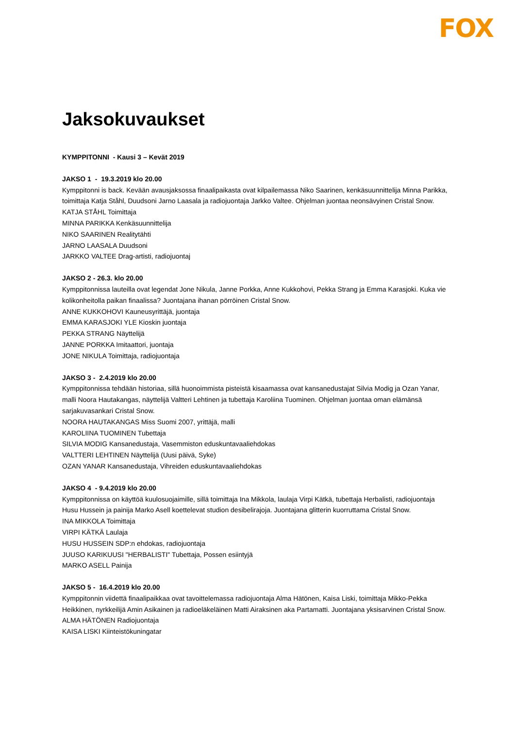FOX
Jaksokuvaukset
KYMPPITONNI - Kausi 3 – Kevät 2019
JAKSO 1 - 19.3.2019 klo 20.00
Kymppitonni is back. Kevään avausjaksossa finaalipaikasta ovat kilpailemassa Niko Saarinen, kenkäsuunnittelija Minna Parikka, toimittaja Katja Ståhl, Duudsoni Jarno Laasala ja radiojuontaja Jarkko Valtee. Ohjelman juontaa neonsävyinen Cristal Snow.
KATJA STÅHL Toimittaja
MINNA PARIKKA Kenkäsuunnittelija
NIKO SAARINEN Realitytähti
JARNO LAASALA Duudsoni
JARKKO VALTEE Drag-artisti, radiojuontaj
JAKSO 2 - 26.3. klo 20.00
Kymppitonnissa lauteilla ovat legendat Jone Nikula, Janne Porkka, Anne Kukkohovi, Pekka Strang ja Emma Karasjoki. Kuka vie kolikonheitolla paikan finaalissa? Juontajana ihanan pörröinen Cristal Snow.
ANNE KUKKOHOVI Kauneusyrittäjä, juontaja
EMMA KARASJOKI YLE Kioskin juontaja
PEKKA STRANG Näyttelijä
JANNE PORKKA Imitaattori, juontaja
JONE NIKULA Toimittaja, radiojuontaja
JAKSO 3 - 2.4.2019 klo 20.00
Kymppitonnissa tehdään historiaa, sillä huonoimmista pisteistä kisaamassa ovat kansanedustajat Silvia Modig ja Ozan Yanar, malli Noora Hautakangas, näyttelijä Valtteri Lehtinen ja tubettaja Karoliina Tuominen. Ohjelman juontaa oman elämänsä sarjakuvasankari Cristal Snow.
NOORA HAUTAKANGAS Miss Suomi 2007, yrittäjä, malli
KAROLIINA TUOMINEN Tubettaja
SILVIA MODIG Kansanedustaja, Vasemmiston eduskuntavaaliehdokas
VALTTERI LEHTINEN Näyttelijä (Uusi päivä, Syke)
OZAN YANAR Kansanedustaja, Vihreiden eduskuntavaaliehdokas
JAKSO 4 - 9.4.2019 klo 20.00
Kymppitonnissa on käyttöä kuulosuojaimille, sillä toimittaja Ina Mikkola, laulaja Virpi Kätkä, tubettaja Herbalisti, radiojuontaja Husu Hussein ja painija Marko Asell koettelevat studion desibelirajoja. Juontajana glitterin kuorruttama Cristal Snow.
INA MIKKOLA Toimittaja
VIRPI KÄTKÄ Laulaja
HUSU HUSSEIN SDP:n ehdokas, radiojuontaja
JUUSO KARIKUUSI "HERBALISTI" Tubettaja, Possen esiintyjä
MARKO ASELL Painija
JAKSO 5 - 16.4.2019 klo 20.00
Kymppitonnin viidettä finaalipaikkaa ovat tavoittelemassa radiojuontaja Alma Hätönen, Kaisa Liski, toimittaja Mikko-Pekka Heikkinen, nyrkkeilijä Amin Asikainen ja radioeläkeläinen Matti Airaksinen aka Partamatti. Juontajana yksisarvinen Cristal Snow.
ALMA HÄTÖNEN Radiojuontaja
KAISA LISKI Kiinteistökuningatar